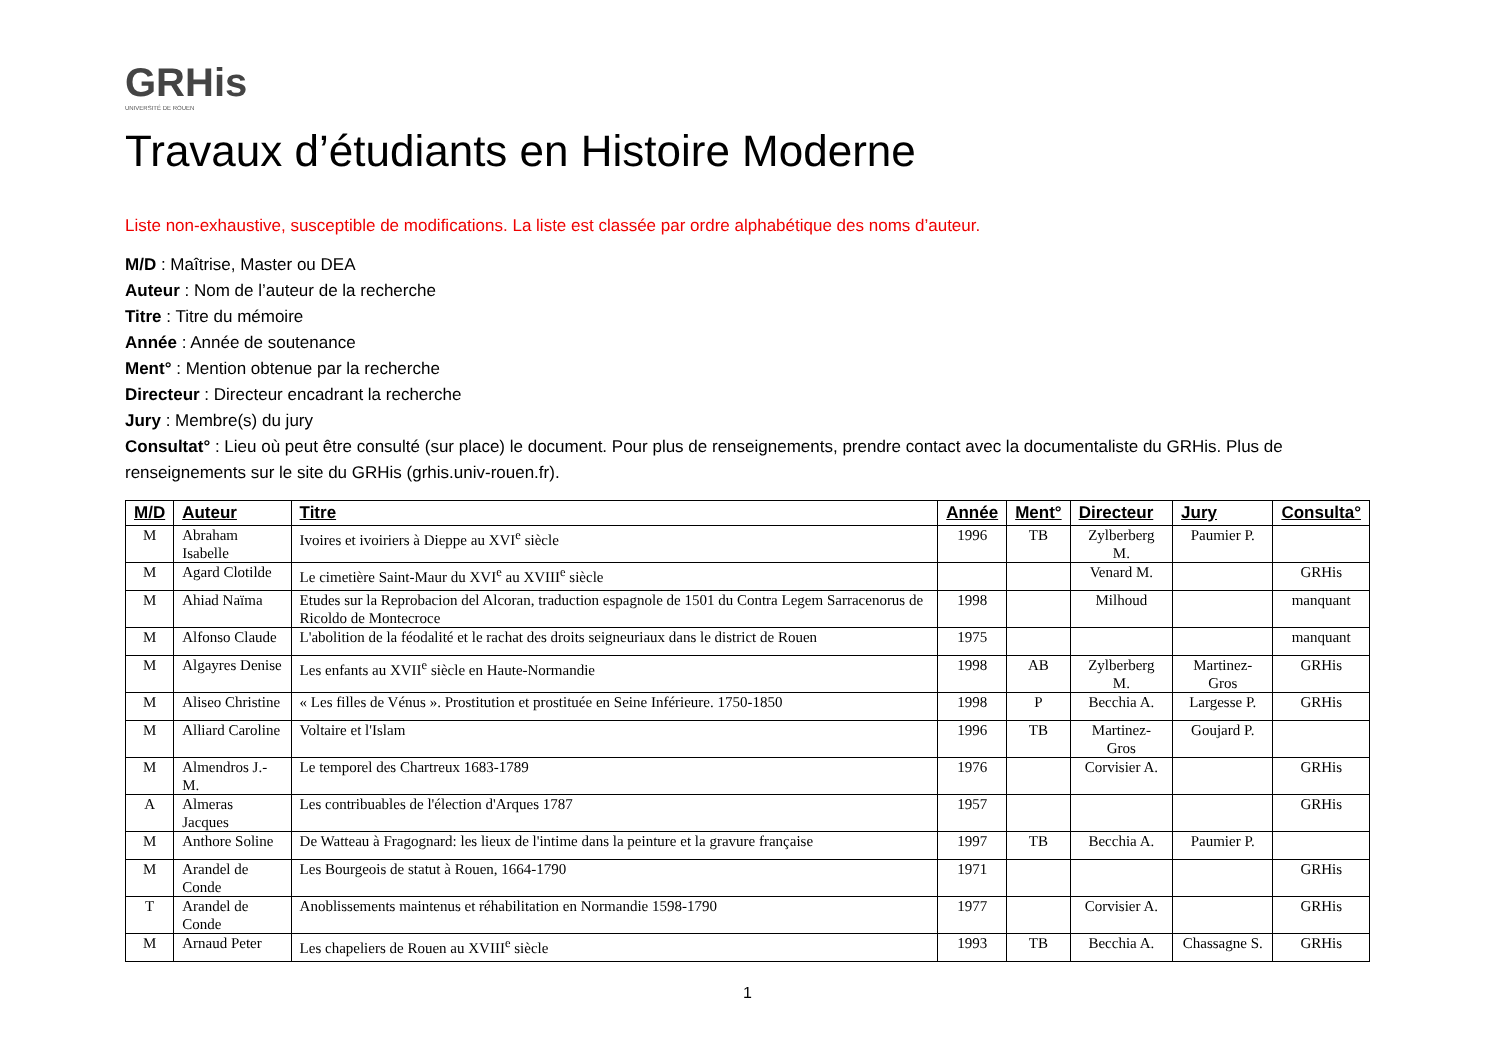GRHis
UNIVERSITÉ DE ROUEN
Travaux d’étudiants en Histoire Moderne
Liste non-exhaustive, susceptible de modifications. La liste est classée par ordre alphabétique des noms d’auteur.
M/D : Maîtrise, Master ou DEA
Auteur : Nom de l’auteur de la recherche
Titre : Titre du mémoire
Année : Année de soutenance
Ment° : Mention obtenue par la recherche
Directeur : Directeur encadrant la recherche
Jury : Membre(s) du jury
Consultat° : Lieu où peut être consulté (sur place) le document. Pour plus de renseignements, prendre contact avec la documentaliste du GRHis. Plus de renseignements sur le site du GRHis (grhis.univ-rouen.fr).
| M/D | Auteur | Titre | Année | Ment° | Directeur | Jury | Consulta° |
| --- | --- | --- | --- | --- | --- | --- | --- |
| M | Abraham Isabelle | Ivoires et ivoiriers à Dieppe au XVI<sup>e</sup> siècle | 1996 | TB | Zylberberg M. | Paumier P. | |
| M | Agard Clotilde | Le cimetière Saint-Maur du XVI<sup>e</sup> au XVIII<sup>e</sup> siècle | | | Venard M. | | GRHis |
| M | Ahiad Naïma | Etudes sur la Reprobacion del Alcoran, traduction espagnole de 1501 du Contra Legem Sarracenorus de Ricoldo de Montecroce | 1998 | | Milhoud | | manquant |
| M | Alfonso Claude | L'abolition de la féodalité et le rachat des droits seigneuriaux dans le district de Rouen | 1975 | | | | manquant |
| M | Algayres Denise | Les enfants au XVII<sup>e</sup> siècle en Haute-Normandie | 1998 | AB | Zylberberg M. | Martinez-Gros | GRHis |
| M | Aliseo Christine | « Les filles de Vénus ». Prostitution et prostituée en Seine Inférieure. 1750-1850 | 1998 | P | Becchia A. | Largesse P. | GRHis |
| M | Alliard Caroline | Voltaire et l'Islam | 1996 | TB | Martinez-Gros | Goujard P. | |
| M | Almendros J.-M. | Le temporel des Chartreux 1683-1789 | 1976 | | Corvisier A. | | GRHis |
| A | Almeras Jacques | Les contribuables de l'élection d'Arques 1787 | 1957 | | | | GRHis |
| M | Anthore Soline | De Watteau à Fragognard: les lieux de l'intime dans la peinture et la gravure française | 1997 | TB | Becchia A. | Paumier P. | |
| M | Arandel de Conde | Les Bourgeois de statut à Rouen, 1664-1790 | 1971 | | | | GRHis |
| T | Arandel de Conde | Anoblissements maintenus et réhabilitation en Normandie 1598-1790 | 1977 | | Corvisier A. | | GRHis |
| M | Arnaud Peter | Les chapeliers de Rouen au XVIII<sup>e</sup> siècle | 1993 | TB | Becchia A. | Chassagne S. | GRHis |
1